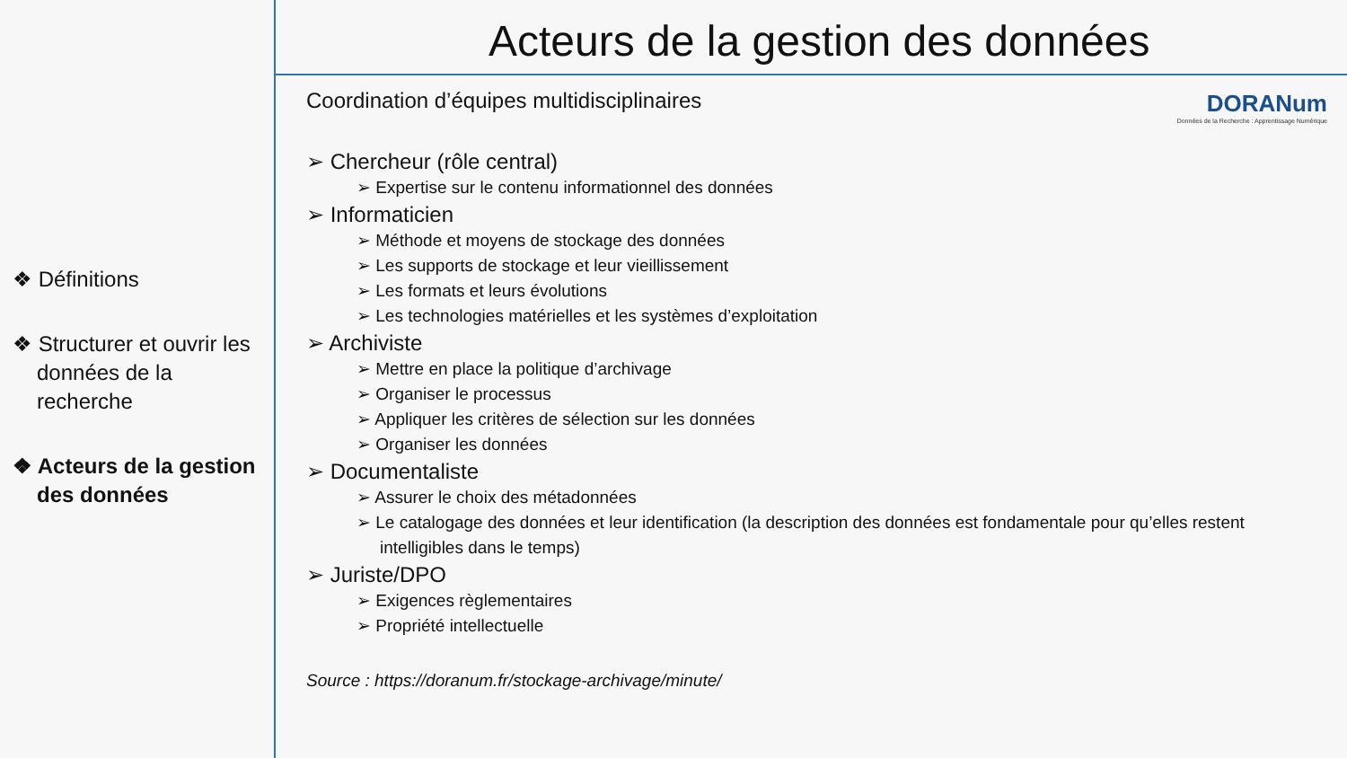❖ Définitions
❖ Structurer et ouvrir les données de la recherche
❖ Acteurs de la gestion des données
Acteurs de la gestion des données
DORANum
Données de la Recherche : Apprentissage Numérique
Coordination d’équipes multidisciplinaires
➢ Chercheur (rôle central)
➢ Expertise sur le contenu informationnel des données
➢ Informaticien
➢ Méthode et moyens de stockage des données
➢ Les supports de stockage et leur vieillissement
➢ Les formats et leurs évolutions
➢ Les technologies matérielles et les systèmes d’exploitation
➢ Archiviste
➢ Mettre en place la politique d’archivage
➢ Organiser le processus
➢ Appliquer les critères de sélection sur les données
➢ Organiser les données
➢ Documentaliste
➢ Assurer le choix des métadonnées
➢ Le catalogage des données et leur identification (la description des données est fondamentale pour qu’elles restent intelligibles dans le temps)
➢ Juriste/DPO
➢ Exigences règlementaires
➢ Propriété intellectuelle
Source : https://doranum.fr/stockage-archivage/minute/